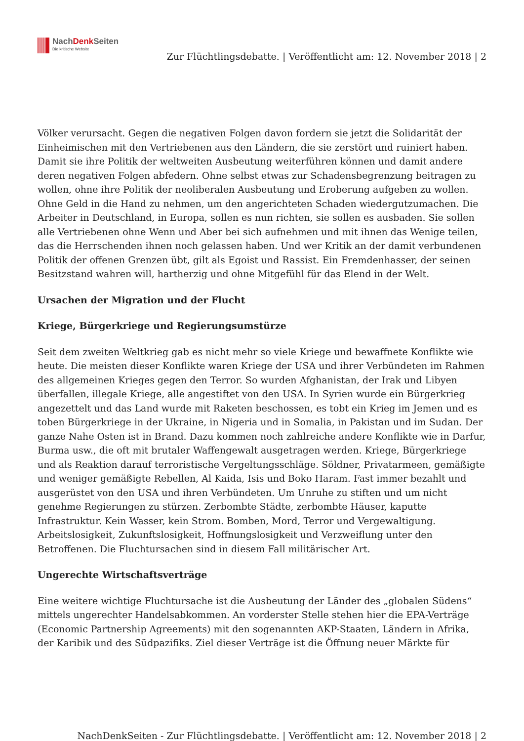NachDenk Seiten
Die kritische Website
Zur Flüchtlingsdebatte. | Veröffentlicht am: 12. November 2018 | 2
Völker verursacht. Gegen die negativen Folgen davon fordern sie jetzt die Solidarität der Einheimischen mit den Vertriebenen aus den Ländern, die sie zerstört und ruiniert haben. Damit sie ihre Politik der weltweiten Ausbeutung weiterführen können und damit andere deren negativen Folgen abfedern. Ohne selbst etwas zur Schadensbegrenzung beitragen zu wollen, ohne ihre Politik der neoliberalen Ausbeutung und Eroberung aufgeben zu wollen. Ohne Geld in die Hand zu nehmen, um den angerichteten Schaden wiedergutzumachen. Die Arbeiter in Deutschland, in Europa, sollen es nun richten, sie sollen es ausbaden. Sie sollen alle Vertriebenen ohne Wenn und Aber bei sich aufnehmen und mit ihnen das Wenige teilen, das die Herrschenden ihnen noch gelassen haben. Und wer Kritik an der damit verbundenen Politik der offenen Grenzen übt, gilt als Egoist und Rassist. Ein Fremdenhasser, der seinen Besitzstand wahren will, hartherzig und ohne Mitgefühl für das Elend in der Welt.
Ursachen der Migration und der Flucht
Kriege, Bürgerkriege und Regierungsumstürze
Seit dem zweiten Weltkrieg gab es nicht mehr so viele Kriege und bewaffnete Konflikte wie heute. Die meisten dieser Konflikte waren Kriege der USA und ihrer Verbündeten im Rahmen des allgemeinen Krieges gegen den Terror. So wurden Afghanistan, der Irak und Libyen überfallen, illegale Kriege, alle angestiftet von den USA. In Syrien wurde ein Bürgerkrieg angezettelt und das Land wurde mit Raketen beschossen, es tobt ein Krieg im Jemen und es toben Bürgerkriege in der Ukraine, in Nigeria und in Somalia, in Pakistan und im Sudan. Der ganze Nahe Osten ist in Brand. Dazu kommen noch zahlreiche andere Konflikte wie in Darfur, Burma usw., die oft mit brutaler Waffengewalt ausgetragen werden. Kriege, Bürgerkriege und als Reaktion darauf terroristische Vergeltungsschläge. Söldner, Privatarmeen, gemäßigte und weniger gemäßigte Rebellen, Al Kaida, Isis und Boko Haram. Fast immer bezahlt und ausgerüstet von den USA und ihren Verbündeten. Um Unruhe zu stiften und um nicht genehme Regierungen zu stürzen. Zerbombte Städte, zerbombte Häuser, kaputte Infrastruktur. Kein Wasser, kein Strom. Bomben, Mord, Terror und Vergewaltigung. Arbeitslosigkeit, Zukunftslosigkeit, Hoffnungslosigkeit und Verzweiflung unter den Betroffenen. Die Fluchtursachen sind in diesem Fall militärischer Art.
Ungerechte Wirtschaftsverträge
Eine weitere wichtige Fluchtursache ist die Ausbeutung der Länder des „globalen Südens“ mittels ungerechter Handelsabkommen. An vorderster Stelle stehen hier die EPA-Verträge (Economic Partnership Agreements) mit den sogenannten AKP-Staaten, Ländern in Afrika, der Karibik und des Südpazifiks. Ziel dieser Verträge ist die Öffnung neuer Märkte für
NachDenkSeiten - Zur Flüchtlingsdebatte. | Veröffentlicht am: 12. November 2018 | 2